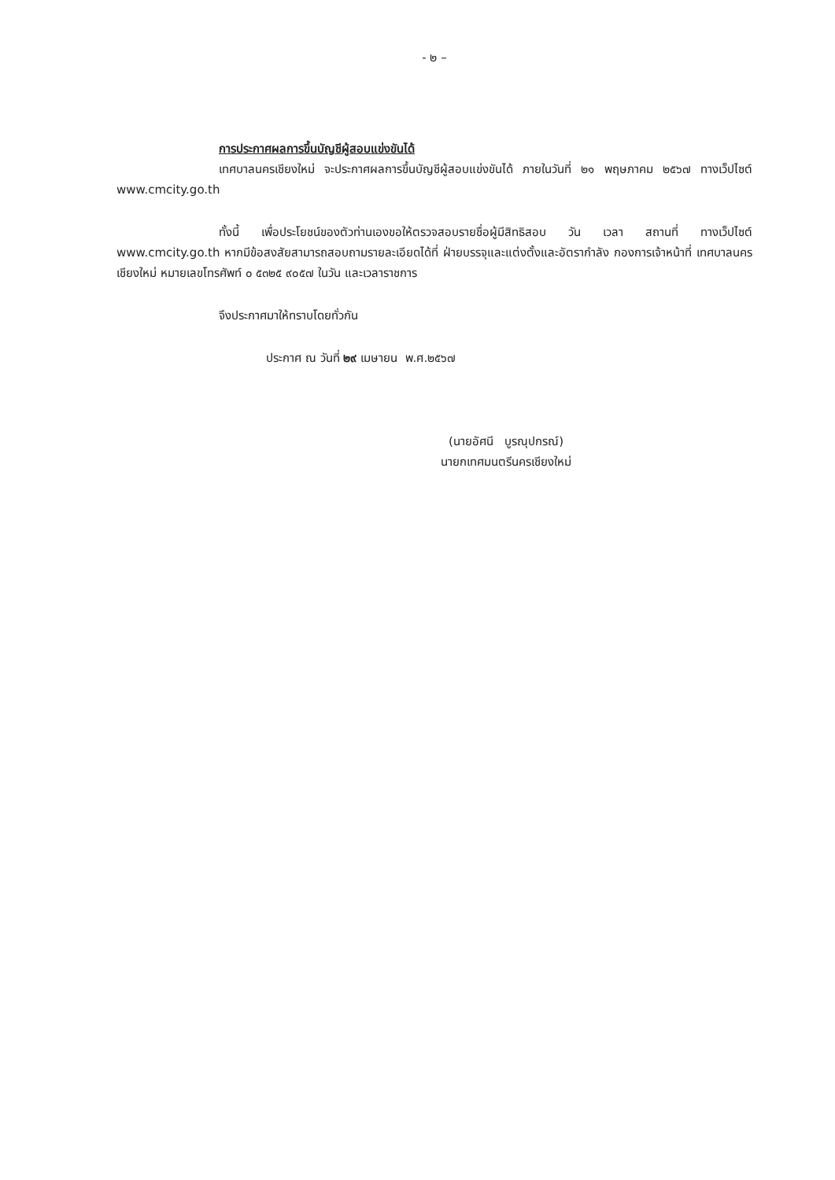- ๒ –
การประกาศผลการขึ้นบัญชีผู้สอบแข่งขันได้
เทศบาลนครเชียงใหม่ จะประกาศผลการขึ้นบัญชีผู้สอบแข่งขันได้ ภายในวันที่ ๒๑ พฤษภาคม ๒๕๖๗ ทางเว็ปไซต์ www.cmcity.go.th
ทั้งนี้ เพื่อประโยชน์ของตัวท่านเองขอให้ตรวจสอบรายชื่อผู้มีสิทธิสอบ วัน เวลา สถานที่ ทางเว็ปไซต์ www.cmcity.go.th หากมีข้อสงสัยสามารถสอบถามรายละเอียดได้ที่ ฝ่ายบรรจุและแต่งตั้งและอัตรากำลัง กองการเจ้าหน้าที่ เทศบาลนครเชียงใหม่ หมายเลขโทรศัพท์ ๐ ๕๓๒๕ ๙๐๕๗ ในวัน และเวลาราชการ
จึงประกาศมาให้ทราบโดยทั่วกัน
ประกาศ ณ วันที่ ๒๙ เมษายน พ.ศ.๒๕๖๗
(นายอัศนี บูรณุปกรณ์)
นายกเทศมนตรีนครเชียงใหม่